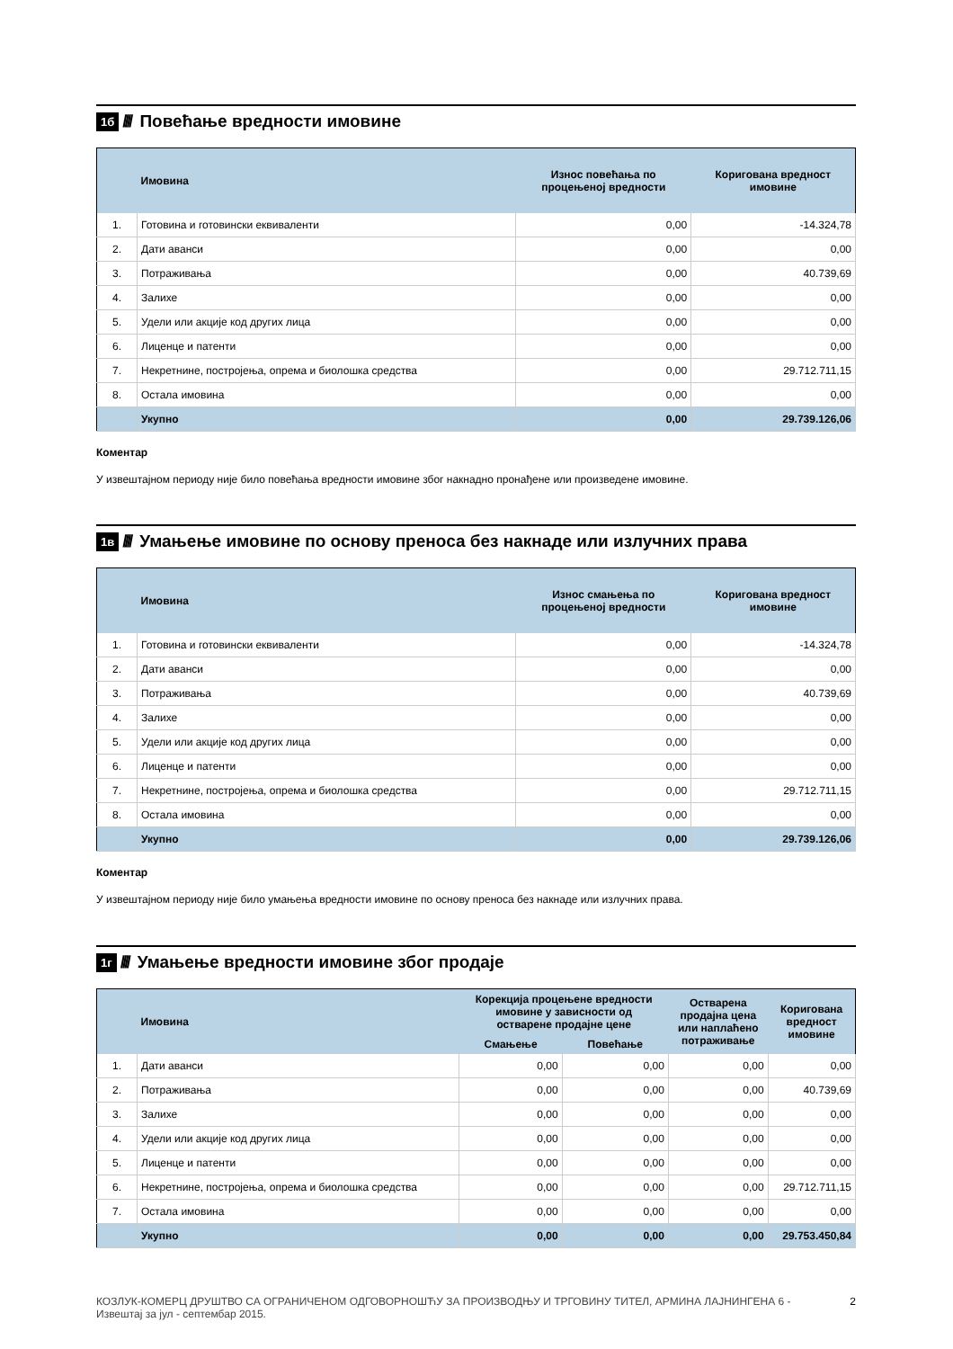1б //// Повећање вредности имовине
| | Имовина | Износ повећања по процењеној вредности | Коригована вредност имовине |
| --- | --- | --- | --- |
| 1. | Готовина и готовински еквиваленти | 0,00 | -14.324,78 |
| 2. | Дати аванси | 0,00 | 0,00 |
| 3. | Потраживања | 0,00 | 40.739,69 |
| 4. | Залихе | 0,00 | 0,00 |
| 5. | Удели или акције код других лица | 0,00 | 0,00 |
| 6. | Лиценце и патенти | 0,00 | 0,00 |
| 7. | Некретнине, постројења, опрема и биолошка средства | 0,00 | 29.712.711,15 |
| 8. | Остала имовина | 0,00 | 0,00 |
| | Укупно | 0,00 | 29.739.126,06 |
Коментар
У извештајном периоду није било повећања вредности имовине због накнадно пронађене или произведене имовине.
1в //// Умањење имовине по основу преноса без накнаде или излучних права
| | Имовина | Износ смањења по процењеној вредности | Коригована вредност имовине |
| --- | --- | --- | --- |
| 1. | Готовина и готовински еквиваленти | 0,00 | -14.324,78 |
| 2. | Дати аванси | 0,00 | 0,00 |
| 3. | Потраживања | 0,00 | 40.739,69 |
| 4. | Залихе | 0,00 | 0,00 |
| 5. | Удели или акције код других лица | 0,00 | 0,00 |
| 6. | Лиценце и патенти | 0,00 | 0,00 |
| 7. | Некретнине, постројења, опрема и биолошка средства | 0,00 | 29.712.711,15 |
| 8. | Остала имовина | 0,00 | 0,00 |
| | Укупно | 0,00 | 29.739.126,06 |
Коментар
У извештајном периоду није било умањења вредности имовине по основу преноса без накнаде или излучних права.
1г //// Умањење вредности имовине због продаје
| | Имовина | Корекција процењене вредности имовине у зависности од остварене продајне цене | | Остварена продајна цена или наплаћено потраживање | Коригована вредност имовине |
| --- | --- | --- | --- | --- | --- |
| | | Смањење | Повећање | | |
| 1. | Дати аванси | 0,00 | 0,00 | 0,00 | 0,00 |
| 2. | Потраживања | 0,00 | 0,00 | 0,00 | 40.739,69 |
| 3. | Залихе | 0,00 | 0,00 | 0,00 | 0,00 |
| 4. | Удели или акције код других лица | 0,00 | 0,00 | 0,00 | 0,00 |
| 5. | Лиценце и патенти | 0,00 | 0,00 | 0,00 | 0,00 |
| 6. | Некретнине, постројења, опрема и биолошка средства | 0,00 | 0,00 | 0,00 | 29.712.711,15 |
| 7. | Остала имовина | 0,00 | 0,00 | 0,00 | 0,00 |
| | Укупно | 0,00 | 0,00 | 0,00 | 29.753.450,84 |
КОЗЛУК-КОМЕРЦ ДРУШТВО СА ОГРАНИЧЕНОМ ОДГОВОРНОШЋУ ЗА ПРОИЗВОДЊУ И ТРГОВИНУ ТИТЕЛ, АРМИНА ЛАЈНИНГЕНА 6 -
Извештај за јул - септембар 2015.
2